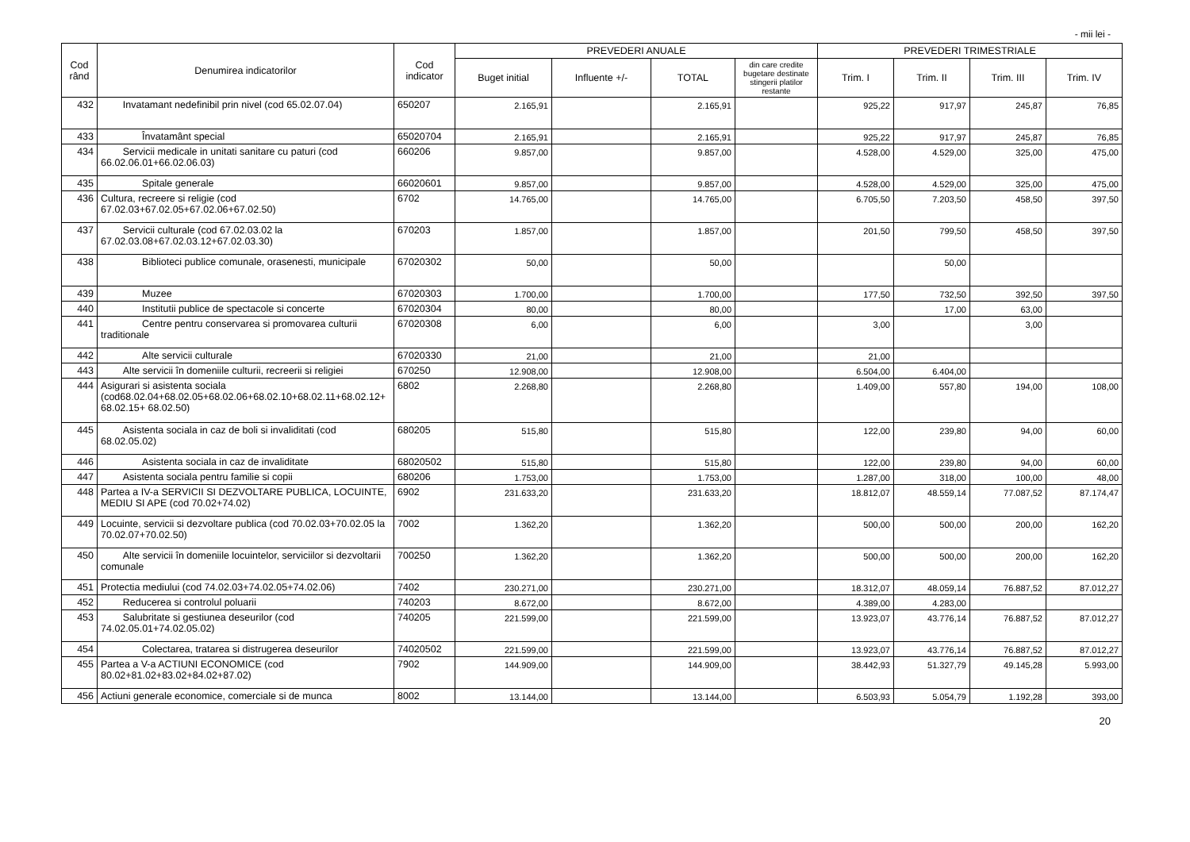- mii lei -
| Cod rând | Denumirea indicatorilor | Cod indicator | PREVEDERI ANUALE | | | | PREVEDERI TRIMESTRIALE | | | |
| --- | --- | --- | --- | --- | --- | --- | --- | --- | --- | --- |
| | | | Buget initial | Influente +/- | TOTAL | din care credite bugetare destinate stingerii platilor restante | Trim. I | Trim. II | Trim. III | Trim. IV |
| 432 | Invatamant nedefinibil prin nivel (cod 65.02.07.04) | 650207 | 2.165,91 | | 2.165,91 | | 925,22 | 917,97 | 245,87 | 76,85 |
| 433 | Învatamânt special | 65020704 | 2.165,91 | | 2.165,91 | | 925,22 | 917,97 | 245,87 | 76,85 |
| 434 | Servicii medicale in unitati sanitare cu paturi (cod 66.02.06.01+66.02.06.03) | 660206 | 9.857,00 | | 9.857,00 | | 4.528,00 | 4.529,00 | 325,00 | 475,00 |
| 435 | Spitale generale | 66020601 | 9.857,00 | | 9.857,00 | | 4.528,00 | 4.529,00 | 325,00 | 475,00 |
| 436 | Cultura, recreere si religie (cod 67.02.03+67.02.05+67.02.06+67.02.50) | 6702 | 14.765,00 | | 14.765,00 | | 6.705,50 | 7.203,50 | 458,50 | 397,50 |
| 437 | Servicii culturale (cod 67.02.03.02 la 67.02.03.08+67.02.03.12+67.02.03.30) | 670203 | 1.857,00 | | 1.857,00 | | 201,50 | 799,50 | 458,50 | 397,50 |
| 438 | Biblioteci publice comunale, orasenesti, municipale | 67020302 | 50,00 | | 50,00 | | | 50,00 | | |
| 439 | Muzee | 67020303 | 1.700,00 | | 1.700,00 | | 177,50 | 732,50 | 392,50 | 397,50 |
| 440 | Institutii publice de spectacole si concerte | 67020304 | 80,00 | | 80,00 | | | 17,00 | 63,00 | |
| 441 | Centre pentru conservarea si promovarea culturii traditionale | 67020308 | 6,00 | | 6,00 | | 3,00 | | 3,00 | |
| 442 | Alte servicii culturale | 67020330 | 21,00 | | 21,00 | | 21,00 | | | |
| 443 | Alte servicii în domeniile culturii, recreerii si religiei | 670250 | 12.908,00 | | 12.908,00 | | 6.504,00 | 6.404,00 | | |
| 444 | Asigurari si asistenta sociala (cod68.02.04+68.02.05+68.02.06+68.02.10+68.02.11+68.02.12+ 68.02.15+ 68.02.50) | 6802 | 2.268,80 | | 2.268,80 | | 1.409,00 | 557,80 | 194,00 | 108,00 |
| 445 | Asistenta sociala in caz de boli si invaliditati (cod 68.02.05.02) | 680205 | 515,80 | | 515,80 | | 122,00 | 239,80 | 94,00 | 60,00 |
| 446 | Asistenta sociala in caz de invaliditate | 68020502 | 515,80 | | 515,80 | | 122,00 | 239,80 | 94,00 | 60,00 |
| 447 | Asistenta sociala pentru familie si copii | 680206 | 1.753,00 | | 1.753,00 | | 1.287,00 | 318,00 | 100,00 | 48,00 |
| 448 | Partea a IV-a SERVICII SI DEZVOLTARE PUBLICA, LOCUINTE, MEDIU SI APE (cod 70.02+74.02) | 6902 | 231.633,20 | | 231.633,20 | | 18.812,07 | 48.559,14 | 77.087,52 | 87.174,47 |
| 449 | Locuinte, servicii si dezvoltare publica (cod 70.02.03+70.02.05 la 70.02.07+70.02.50) | 7002 | 1.362,20 | | 1.362,20 | | 500,00 | 500,00 | 200,00 | 162,20 |
| 450 | Alte servicii în domeniile locuintelor, serviciilor si dezvoltarii comunale | 700250 | 1.362,20 | | 1.362,20 | | 500,00 | 500,00 | 200,00 | 162,20 |
| 451 | Protectia mediului (cod 74.02.03+74.02.05+74.02.06) | 7402 | 230.271,00 | | 230.271,00 | | 18.312,07 | 48.059,14 | 76.887,52 | 87.012,27 |
| 452 | Reducerea si controlul poluarii | 740203 | 8.672,00 | | 8.672,00 | | 4.389,00 | 4.283,00 | | |
| 453 | Salubritate si gestiunea deseurilor (cod 74.02.05.01+74.02.05.02) | 740205 | 221.599,00 | | 221.599,00 | | 13.923,07 | 43.776,14 | 76.887,52 | 87.012,27 |
| 454 | Colectarea, tratarea si distrugerea deseurilor | 74020502 | 221.599,00 | | 221.599,00 | | 13.923,07 | 43.776,14 | 76.887,52 | 87.012,27 |
| 455 | Partea a V-a ACTIUNI ECONOMICE (cod 80.02+81.02+83.02+84.02+87.02) | 7902 | 144.909,00 | | 144.909,00 | | 38.442,93 | 51.327,79 | 49.145,28 | 5.993,00 |
| 456 | Actiuni generale economice, comerciale si de munca | 8002 | 13.144,00 | | 13.144,00 | | 6.503,93 | 5.054,79 | 1.192,28 | 393,00 |
20